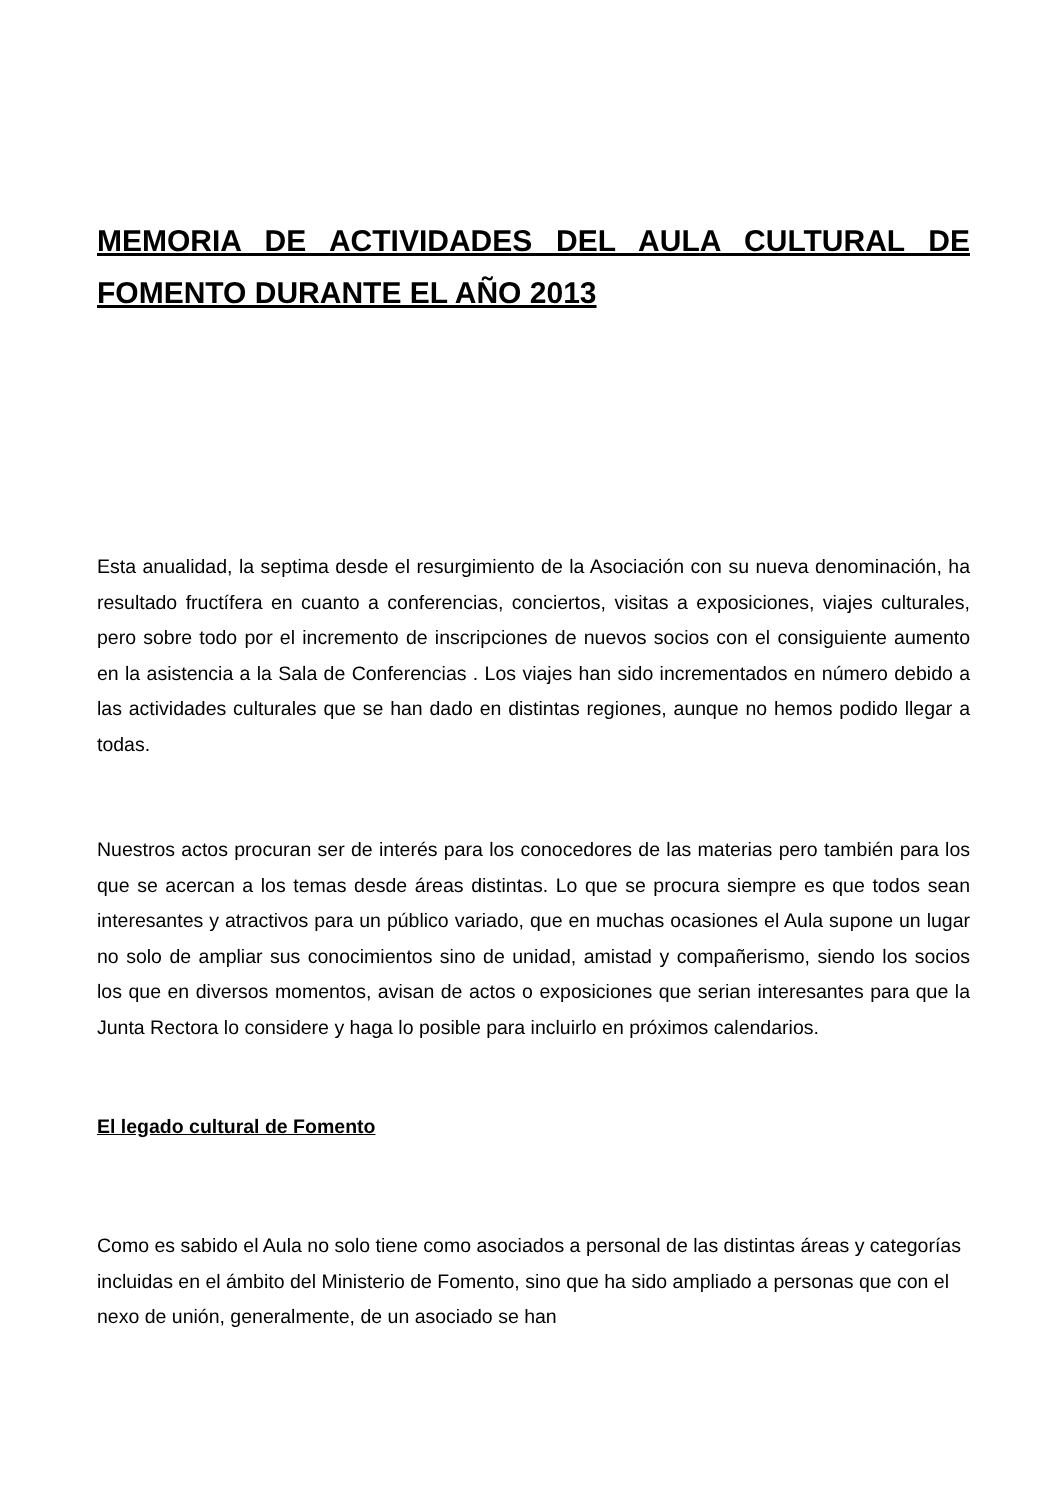MEMORIA DE ACTIVIDADES DEL AULA CULTURAL DE FOMENTO DURANTE EL AÑO 2013
Esta anualidad, la septima desde el resurgimiento de la Asociación con su nueva denominación, ha resultado fructífera en cuanto a conferencias, conciertos, visitas a exposiciones, viajes culturales, pero sobre todo por el incremento de inscripciones de nuevos socios con el consiguiente aumento en la asistencia a la Sala de Conferencias . Los viajes han sido incrementados en número debido a las actividades culturales que se han dado en distintas regiones, aunque no hemos podido llegar a todas.
Nuestros actos procuran ser de interés para los conocedores de las materias pero también para los que se acercan a los temas desde áreas distintas. Lo que se procura siempre es que todos sean interesantes y atractivos para un público variado, que en muchas ocasiones el Aula supone un lugar no solo de ampliar sus conocimientos sino de unidad, amistad y compañerismo, siendo los socios los que en diversos momentos, avisan de actos o exposiciones que serian interesantes para que la Junta Rectora lo considere y haga lo posible para incluirlo en próximos calendarios.
El legado cultural de Fomento
Como es sabido el Aula no solo tiene como asociados a personal de las distintas áreas y categorías incluidas en el ámbito del Ministerio de Fomento, sino que ha sido ampliado a personas que con el nexo de unión, generalmente, de un asociado se han